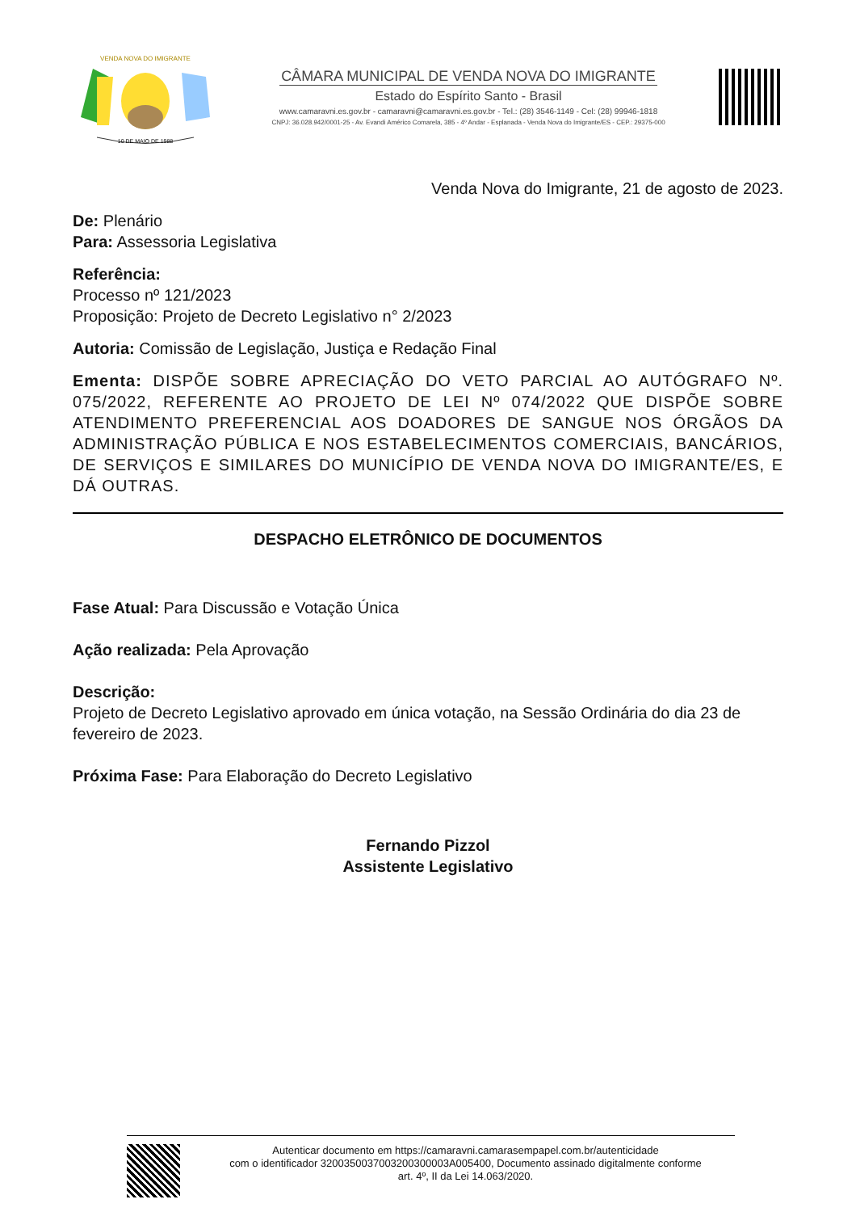VENDA NOVA DO IMIGRANTE
10 DE MAIO DE 1988
CÂMARA MUNICIPAL DE VENDA NOVA DO IMIGRANTE
Estado do Espírito Santo - Brasil
www.camaravni.es.gov.br - camaravni@camaravni.es.gov.br - Tel.: (28) 3546-1149 - Cel: (28) 99946-1818
CNPJ: 36.028.942/0001-25 - Av. Evandi Américo Comarela, 385 - 4º Andar - Esplanada - Venda Nova do Imigrante/ES - CEP.: 29375-000
Venda Nova do Imigrante, 21 de agosto de 2023.
De: Plenário
Para: Assessoria Legislativa
Referência:
Processo nº 121/2023
Proposição: Projeto de Decreto Legislativo n° 2/2023
Autoria: Comissão de Legislação, Justiça e Redação Final
Ementa: DISPÕE SOBRE APRECIAÇÃO DO VETO PARCIAL AO AUTÓGRAFO Nº. 075/2022, REFERENTE AO PROJETO DE LEI Nº 074/2022 QUE DISPÕE SOBRE ATENDIMENTO PREFERENCIAL AOS DOADORES DE SANGUE NOS ÓRGÃOS DA ADMINISTRAÇÃO PÚBLICA E NOS ESTABELECIMENTOS COMERCIAIS, BANCÁRIOS, DE SERVIÇOS E SIMILARES DO MUNICÍPIO DE VENDA NOVA DO IMIGRANTE/ES, E DÁ OUTRAS.
DESPACHO ELETRÔNICO DE DOCUMENTOS
Fase Atual: Para Discussão e Votação Única
Ação realizada: Pela Aprovação
Descrição:
Projeto de Decreto Legislativo aprovado em única votação, na Sessão Ordinária do dia 23 de fevereiro de 2023.
Próxima Fase: Para Elaboração do Decreto Legislativo
Fernando Pizzol
Assistente Legislativo
Autenticar documento em https://camaravni.camarasempapel.com.br/autenticidade
com o identificador 3200350037003200300003A005400, Documento assinado digitalmente conforme
art. 4º, II da Lei 14.063/2020.